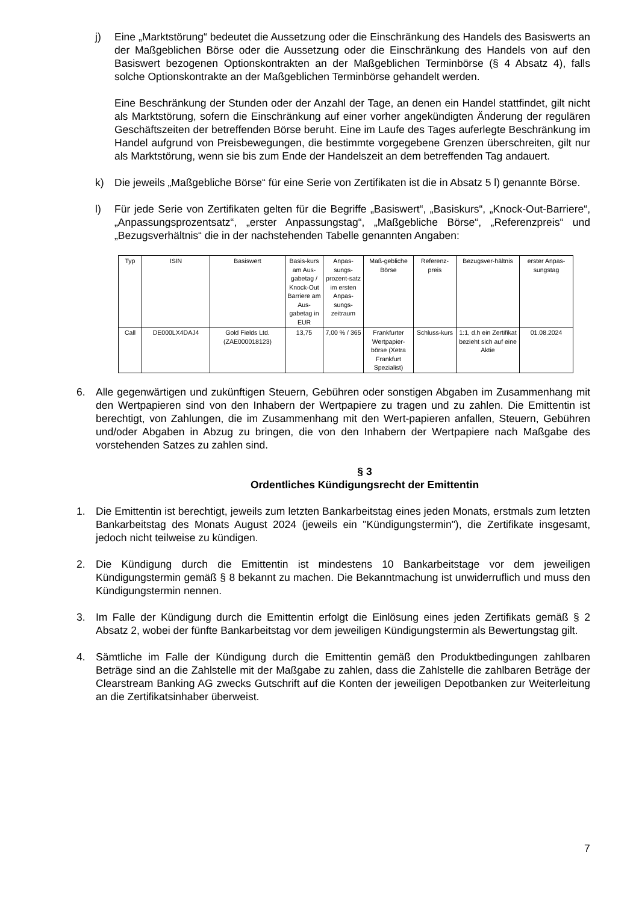j) Eine „Marktstörung“ bedeutet die Aussetzung oder die Einschränkung des Handels des Basiswerts an der Maßgeblichen Börse oder die Aussetzung oder die Einschränkung des Handels von auf den Basiswert bezogenen Optionskontrakten an der Maßgeblichen Terminbörse (§ 4 Absatz 4), falls solche Optionskontrakte an der Maßgeblichen Terminbörse gehandelt werden.
Eine Beschränkung der Stunden oder der Anzahl der Tage, an denen ein Handel stattfindet, gilt nicht als Marktstörung, sofern die Einschränkung auf einer vorher angekündigten Änderung der regulären Geschäftszeiten der betreffenden Börse beruht. Eine im Laufe des Tages auferlegte Beschränkung im Handel aufgrund von Preisbewegungen, die bestimmte vorgegebene Grenzen überschreiten, gilt nur als Marktstörung, wenn sie bis zum Ende der Handelszeit an dem betreffenden Tag andauert.
k) Die jeweils „Maßgebliche Börse“ für eine Serie von Zertifikaten ist die in Absatz 5 l) genannte Börse.
l) Für jede Serie von Zertifikaten gelten für die Begriffe „Basiswert“, „Basiskurs“, „Knock-Out-Barriere“, „Anpassungsprozentsatz“, „erster Anpassungstag“, „Maßgebliche Börse“, „Referenzpreis“ und „Bezugsverhältnis“ die in der nachstehenden Tabelle genannten Angaben:
| Typ | ISIN | Basiswert | Basis-kurs am Aus-gabetag / Knock-Out Barriere am Aus-gabetag in EUR | Anpas-sungs-prozent-satz im ersten Anpas-sungs-zeitraum | Maß-gebliche Börse | Referenz-preis | Bezugsver-hältnis | erster Anpas-sungstag |
| --- | --- | --- | --- | --- | --- | --- | --- | --- |
| Call | DE000LX4DAJ4 | Gold Fields Ltd. (ZAE000018123) | 13,75 | 7,00 % / 365 | Frankfurter Wertpapier-börse (Xetra Frankfurt Spezialist) | Schluss-kurs | 1:1, d.h ein Zertifikat bezieht sich auf eine Aktie | 01.08.2024 |
6. Alle gegenwärtigen und zukünftigen Steuern, Gebühren oder sonstigen Abgaben im Zusammenhang mit den Wertpapieren sind von den Inhabern der Wertpapiere zu tragen und zu zahlen. Die Emittentin ist berechtigt, von Zahlungen, die im Zusammenhang mit den Wert-papieren anfallen, Steuern, Gebühren und/oder Abgaben in Abzug zu bringen, die von den Inhabern der Wertpapiere nach Maßgabe des vorstehenden Satzes zu zahlen sind.
§ 3
Ordentliches Kündigungsrecht der Emittentin
1. Die Emittentin ist berechtigt, jeweils zum letzten Bankarbeitstag eines jeden Monats, erstmals zum letzten Bankarbeitstag des Monats August 2024 (jeweils ein "Kündigungstermin"), die Zertifikate insgesamt, jedoch nicht teilweise zu kündigen.
2. Die Kündigung durch die Emittentin ist mindestens 10 Bankarbeitstage vor dem jeweiligen Kündigungstermin gemäß § 8 bekannt zu machen. Die Bekanntmachung ist unwiderruflich und muss den Kündigungstermin nennen.
3. Im Falle der Kündigung durch die Emittentin erfolgt die Einlösung eines jeden Zertifikats gemäß § 2 Absatz 2, wobei der fünfte Bankarbeitstag vor dem jeweiligen Kündigungstermin als Bewertungstag gilt.
4. Sämtliche im Falle der Kündigung durch die Emittentin gemäß den Produktbedingungen zahlbaren Beträge sind an die Zahlstelle mit der Maßgabe zu zahlen, dass die Zahlstelle die zahlbaren Beträge der Clearstream Banking AG zwecks Gutschrift auf die Konten der jeweiligen Depotbanken zur Weiterleitung an die Zertifikatsinhaber überweist.
7